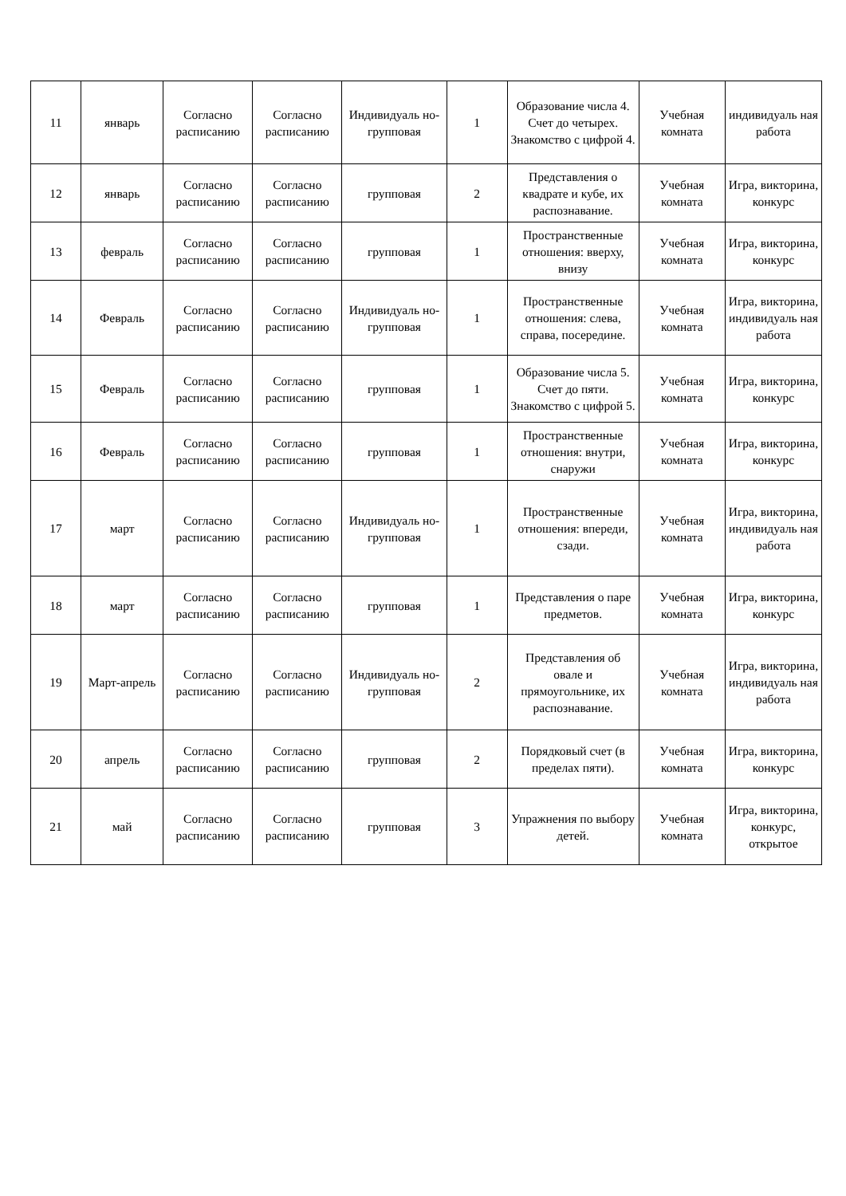| 11 | январь | Согласно расписанию | Согласно расписанию | Индивидуаль но-групповая | 1 | Образование числа 4. Счет до четырех. Знакомство с цифрой 4. | Учебная комната | индивидуаль ная работа |
| 12 | январь | Согласно расписанию | Согласно расписанию | групповая | 2 | Представления о квадрате и кубе, их распознавание. | Учебная комната | Игра, викторина, конкурс |
| 13 | февраль | Согласно расписанию | Согласно расписанию | групповая | 1 | Пространственные отношения: вверху, внизу | Учебная комната | Игра, викторина, конкурс |
| 14 | Февраль | Согласно расписанию | Согласно расписанию | Индивидуаль но-групповая | 1 | Пространственные отношения: слева, справа, посередине. | Учебная комната | Игра, викторина, индивидуаль ная работа |
| 15 | Февраль | Согласно расписанию | Согласно расписанию | групповая | 1 | Образование числа 5. Счет до пяти. Знакомство с цифрой 5. | Учебная комната | Игра, викторина, конкурс |
| 16 | Февраль | Согласно расписанию | Согласно расписанию | групповая | 1 | Пространственные отношения: внутри, снаружи | Учебная комната | Игра, викторина, конкурс |
| 17 | март | Согласно расписанию | Согласно расписанию | Индивидуаль но-групповая | 1 | Пространственные отношения: впереди, сзади. | Учебная комната | Игра, викторина, индивидуаль ная работа |
| 18 | март | Согласно расписанию | Согласно расписанию | групповая | 1 | Представления о паре предметов. | Учебная комната | Игра, викторина, конкурс |
| 19 | Март-апрель | Согласно расписанию | Согласно расписанию | Индивидуаль но-групповая | 2 | Представления об овале и прямоугольнике, их распознавание. | Учебная комната | Игра, викторина, индивидуаль ная работа |
| 20 | апрель | Согласно расписанию | Согласно расписанию | групповая | 2 | Порядковый счет (в пределах пяти). | Учебная комната | Игра, викторина, конкурс |
| 21 | май | Согласно расписанию | Согласно расписанию | групповая | 3 | Упражнения по выбору детей. | Учебная комната | Игра, викторина, конкурс, открытое |